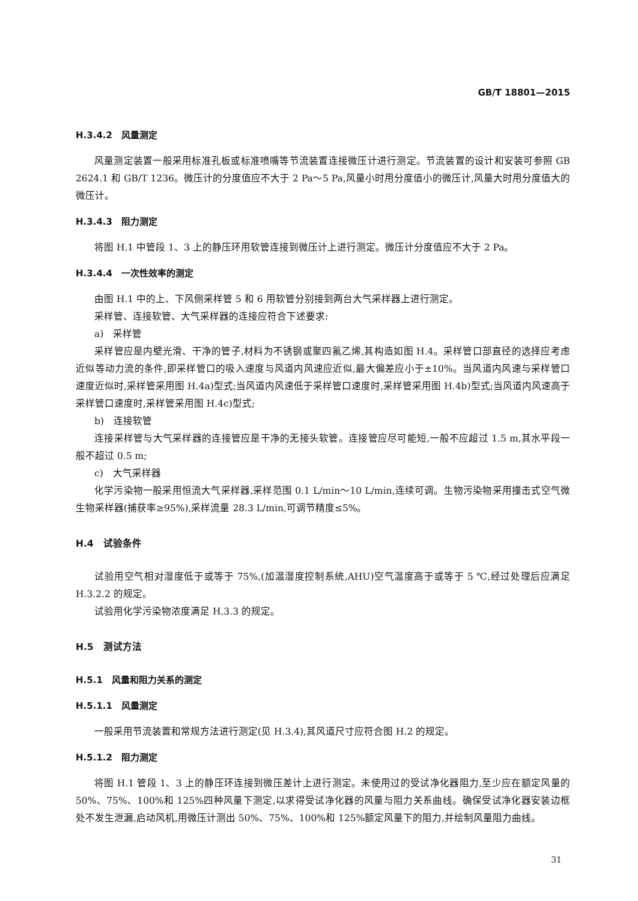GB/T 18801—2015
H.3.4.2　风量测定
风量测定装置一般采用标准孔板或标准喷嘴等节流装置连接微压计进行测定。节流装置的设计和安装可参照 GB 2624.1 和 GB/T 1236。微压计的分度值应不大于 2 Pa～5 Pa,风量小时用分度值小的微压计,风量大时用分度值大的微压计。
H.3.4.3　阻力测定
将图 H.1 中管段 1、3 上的静压环用软管连接到微压计上进行测定。微压计分度值应不大于 2 Pa。
H.3.4.4　一次性效率的测定
由图 H.1 中的上、下风侧采样管 5 和 6 用软管分别接到两台大气采样器上进行测定。
采样管、连接软管、大气采样器的连接应符合下述要求:
a)　采样管
采样管应是内壁光滑、干净的管子,材料为不锈钢或聚四氟乙烯,其构造如图 H.4。采样管口部直径的选择应考虑近似等动力流的条件,即采样管口的吸入速度与风道内风速应近似,最大偏差应小于±10%。当风道内风速与采样管口速度近似时,采样管采用图 H.4a)型式;当风道内风速低于采样管口速度时,采样管采用图 H.4b)型式;当风道内风速高于采样管口速度时,采样管采用图 H.4c)型式;
b)　连接软管
连接采样管与大气采样器的连接管应是干净的无接头软管。连接管应尽可能短,一般不应超过 1.5 m,其水平段一般不超过 0.5 m;
c)　大气采样器
化学污染物一般采用恒流大气采样器,采样范围 0.1 L/min～10 L/min,连续可调。生物污染物采用撞击式空气微生物采样器(捕获率≥95%),采样流量 28.3 L/min,可调节精度≤5%。
H.4　试验条件
试验用空气相对湿度低于或等于 75%,(加温湿度控制系统,AHU)空气温度高于或等于 5 ℃,经过处理后应满足 H.3.2.2 的规定。
试验用化学污染物浓度满足 H.3.3 的规定。
H.5　测试方法
H.5.1　风量和阻力关系的测定
H.5.1.1　风量测定
一般采用节流装置和常规方法进行测定(见 H.3.4),其风道尺寸应符合图 H.2 的规定。
H.5.1.2　阻力测定
将图 H.1 管段 1、3 上的静压环连接到微压差计上进行测定。未使用过的受试净化器阻力,至少应在额定风量的 50%、75%、100%和 125%四种风量下测定,以求得受试净化器的风量与阻力关系曲线。确保受试净化器安装边框处不发生泄漏,启动风机,用微压计测出 50%、75%、100%和 125%额定风量下的阻力,并绘制风量阻力曲线。
31